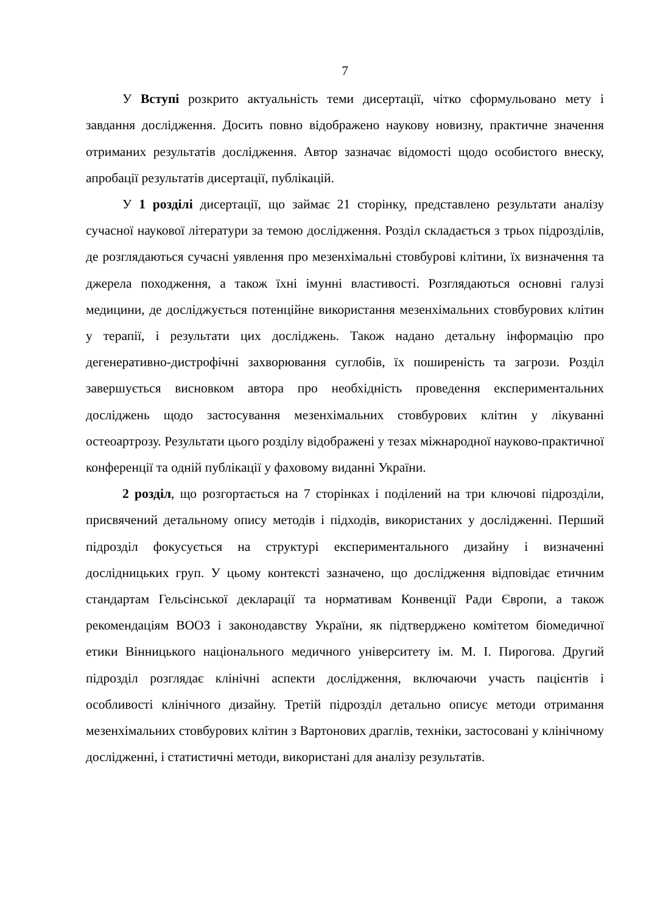7
У Вступі розкрито актуальність теми дисертації, чітко сформульовано мету і завдання дослідження. Досить повно відображено наукову новизну, практичне значення отриманих результатів дослідження. Автор зазначає відомості щодо особистого внеску, апробації результатів дисертації, публікацій.
У 1 розділі дисертації, що займає 21 сторінку, представлено результати аналізу сучасної наукової літератури за темою дослідження. Розділ складається з трьох підрозділів, де розглядаються сучасні уявлення про мезенхімальні стовбурові клітини, їх визначення та джерела походження, а також їхні імунні властивості. Розглядаються основні галузі медицини, де досліджується потенційне використання мезенхімальних стовбурових клітин у терапії, і результати цих досліджень. Також надано детальну інформацію про дегенеративно-дистрофічні захворювання суглобів, їх поширеність та загрози. Розділ завершується висновком автора про необхідність проведення експериментальних досліджень щодо застосування мезенхімальних стовбурових клітин у лікуванні остеоартрозу. Результати цього розділу відображені у тезах міжнародної науково-практичної конференції та одній публікації у фаховому виданні України.
2 розділ, що розгортається на 7 сторінках і поділений на три ключові підрозділи, присвячений детальному опису методів і підходів, використаних у дослідженні. Перший підрозділ фокусується на структурі експериментального дизайну і визначенні дослідницьких груп. У цьому контексті зазначено, що дослідження відповідає етичним стандартам Гельсінської декларації та нормативам Конвенції Ради Європи, а також рекомендаціям ВООЗ і законодавству України, як підтверджено комітетом біомедичної етики Вінницького національного медичного університету ім. М. І. Пирогова. Другий підрозділ розглядає клінічні аспекти дослідження, включаючи участь пацієнтів і особливості клінічного дизайну. Третій підрозділ детально описує методи отримання мезенхімальних стовбурових клітин з Вартонових драглів, техніки, застосовані у клінічному дослідженні, і статистичні методи, використані для аналізу результатів.